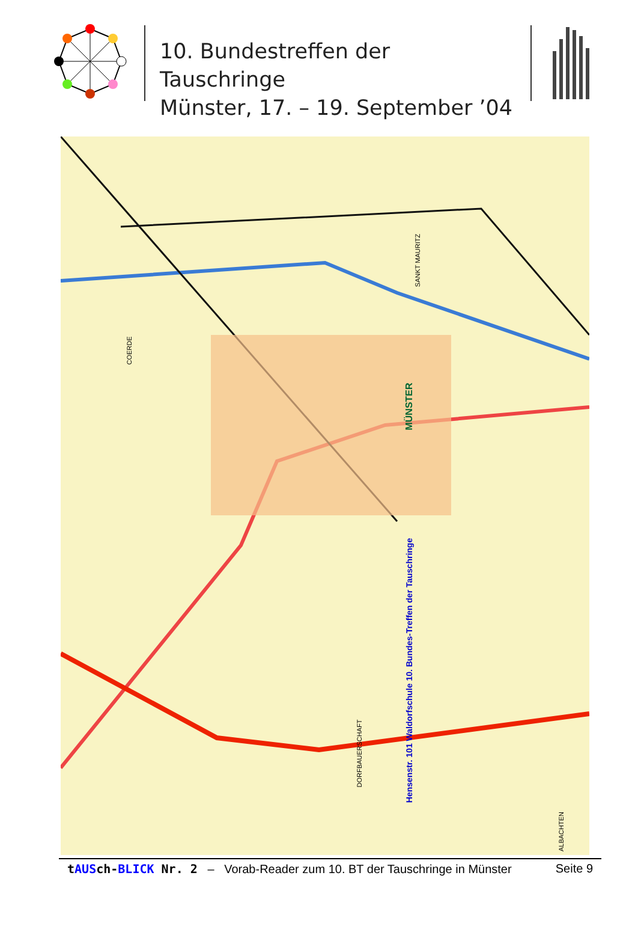10. Bundestreffen der Tauschringe
Münster, 17. – 19. September ’04
MÜNSTER
Hensenstr. 101 Waldorfschule 10. Bundes-Treffen der Tauschringe
COERDE
SANKT MAURITZ
DORFBAUERSCHAFT
ALBACHTEN
tAUSch-BLICK Nr. 2 – Vorab-Reader zum 10. BT der Tauschringe in Münster Seite 9